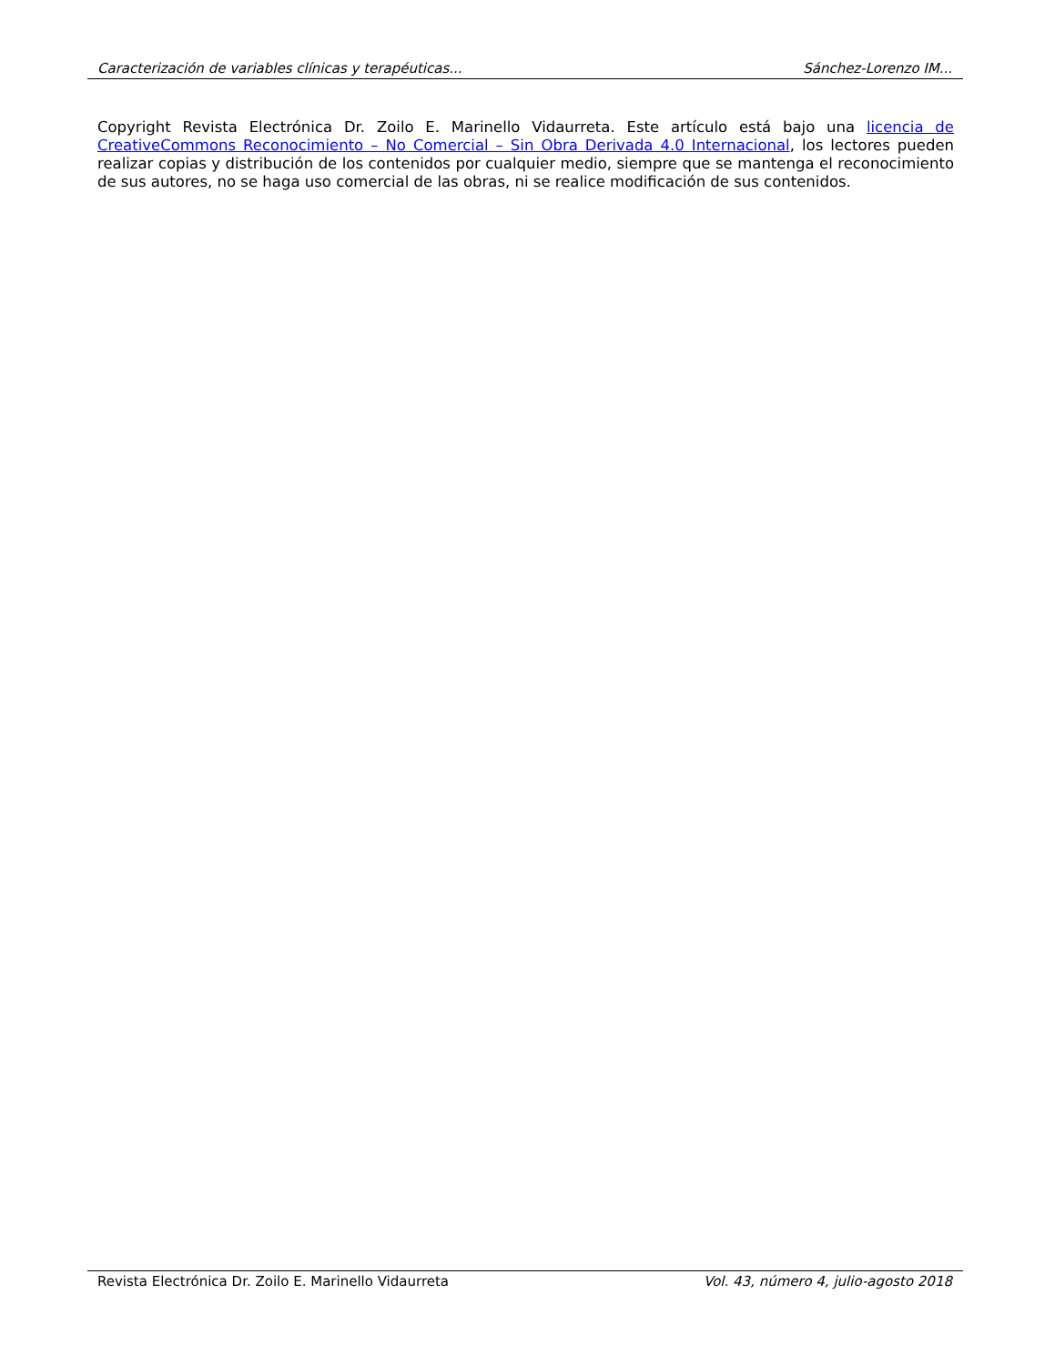Caracterización de variables clínicas y terapéuticas... Sánchez-Lorenzo IM...
Copyright Revista Electrónica Dr. Zoilo E. Marinello Vidaurreta. Este artículo está bajo una licencia de CreativeCommons Reconocimiento – No Comercial – Sin Obra Derivada 4.0 Internacional, los lectores pueden realizar copias y distribución de los contenidos por cualquier medio, siempre que se mantenga el reconocimiento de sus autores, no se haga uso comercial de las obras, ni se realice modificación de sus contenidos.
Revista Electrónica Dr. Zoilo E. Marinello Vidaurreta Vol. 43, número 4, julio-agosto 2018